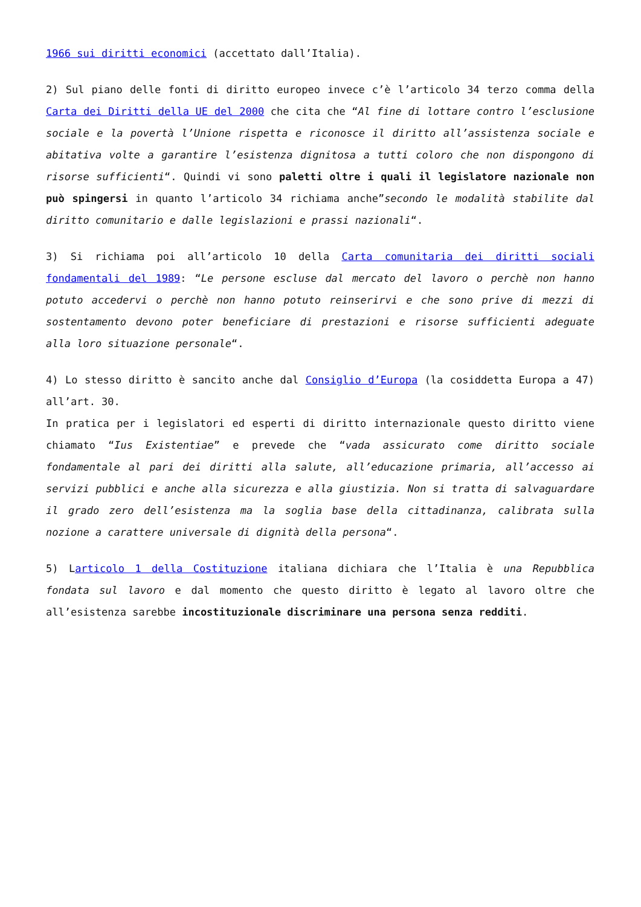1966 sui diritti economici (accettato dall’Italia).
2) Sul piano delle fonti di diritto europeo invece c’è l’articolo 34 terzo comma della Carta dei Diritti della UE del 2000 che cita che “Al fine di lottare contro l’esclusione sociale e la povertà l’Unione rispetta e riconosce il diritto all’assistenza sociale e abitativa volte a garantire l’esistenza dignitosa a tutti coloro che non dispongono di risorse sufficienti“. Quindi vi sono paletti oltre i quali il legislatore nazionale non può spingersi in quanto l’articolo 34 richiama anche”secondo le modalità stabilite dal diritto comunitario e dalle legislazioni e prassi nazionali“.
3) Si richiama poi all’articolo 10 della Carta comunitaria dei diritti sociali fondamentali del 1989: “Le persone escluse dal mercato del lavoro o perchè non hanno potuto accedervi o perchè non hanno potuto reinserirvi e che sono prive di mezzi di sostentamento devono poter beneficiare di prestazioni e risorse sufficienti adeguate alla loro situazione personale“.
4) Lo stesso diritto è sancito anche dal Consiglio d’Europa (la cosiddetta Europa a 47) all’art. 30.
In pratica per i legislatori ed esperti di diritto internazionale questo diritto viene chiamato “Ius Existentiae” e prevede che “vada assicurato come diritto sociale fondamentale al pari dei diritti alla salute, all’educazione primaria, all’accesso ai servizi pubblici e anche alla sicurezza e alla giustizia. Non si tratta di salvaguardare il grado zero dell’esistenza ma la soglia base della cittadinanza, calibrata sulla nozione a carattere universale di dignità della persona“.
5) Larticolo 1 della Costituzione italiana dichiara che l’Italia è una Repubblica fondata sul lavoro e dal momento che questo diritto è legato al lavoro oltre che all’esistenza sarebbe incostituzionale discriminare una persona senza redditi.